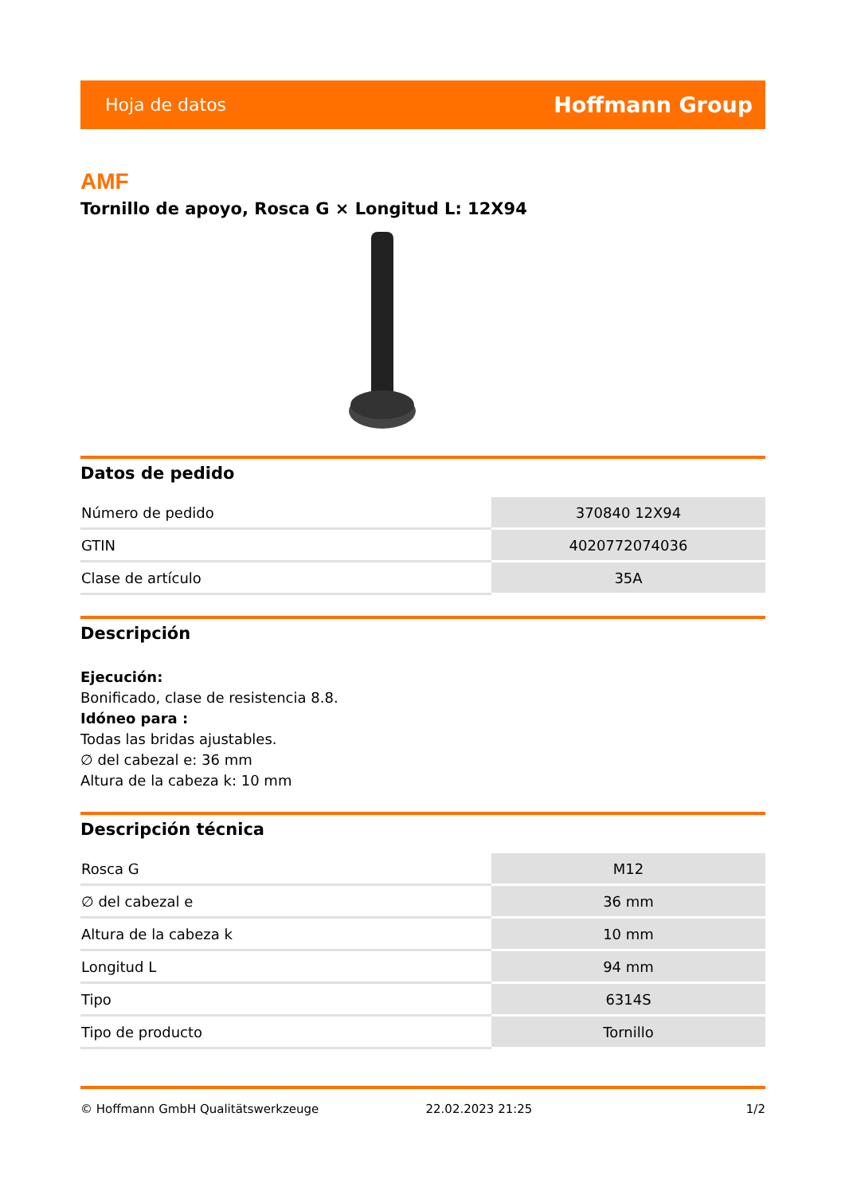Hoja de datos Hoffmann Group
AMF
Tornillo de apoyo, Rosca G × Longitud L: 12X94
Datos de pedido
| Número de pedido | 370840 12X94 |
| GTIN | 4020772074036 |
| Clase de artículo | 35A |
Descripción
Ejecución:
Bonificado, clase de resistencia 8.8.
Idóneo para :
Todas las bridas ajustables.
∅ del cabezal e: 36 mm
Altura de la cabeza k: 10 mm
Descripción técnica
| Rosca G | M12 |
| ∅ del cabezal e | 36 mm |
| Altura de la cabeza k | 10 mm |
| Longitud L | 94 mm |
| Tipo | 6314S |
| Tipo de producto | Tornillo |
© Hoffmann GmbH Qualitätswerkzeuge 22.02.2023 21:25 1/2